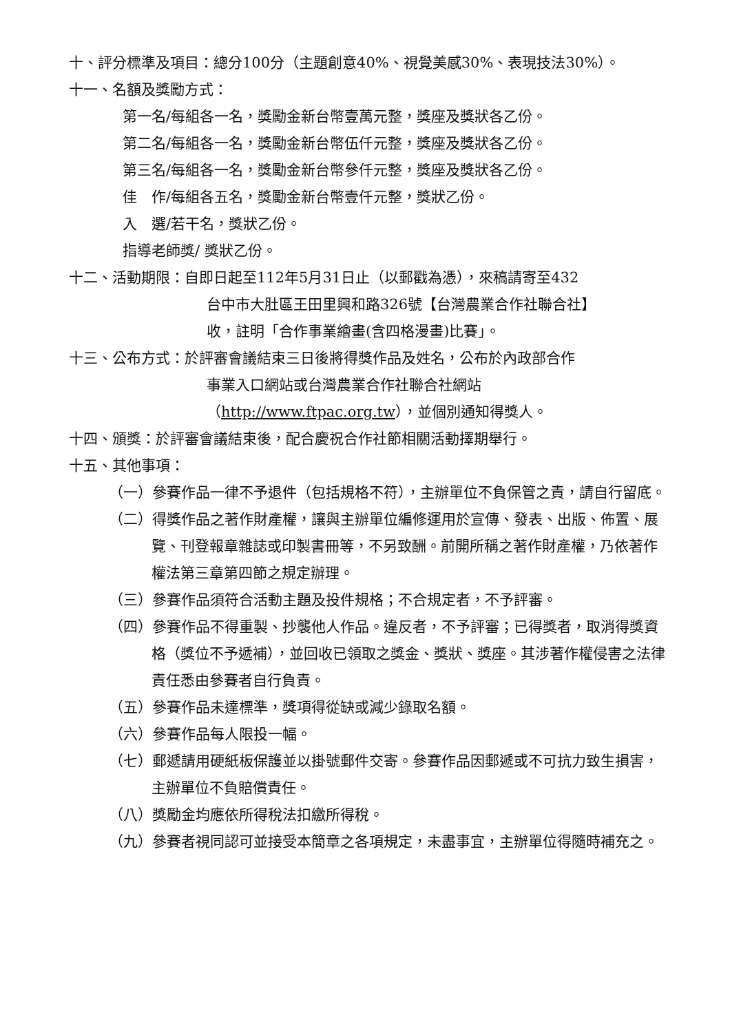十、評分標準及項目：總分100分（主題創意40%、視覺美感30%、表現技法30%）。
十一、名額及獎勵方式：
第一名/每組各一名，獎勵金新台幣壹萬元整，獎座及獎狀各乙份。
第二名/每組各一名，獎勵金新台幣伍仟元整，獎座及獎狀各乙份。
第三名/每組各一名，獎勵金新台幣參仟元整，獎座及獎狀各乙份。
佳　作/每組各五名，獎勵金新台幣壹仟元整，獎狀乙份。
入　選/若干名，獎狀乙份。
指導老師獎/ 獎狀乙份。
十二、活動期限：自即日起至112年5月31日止（以郵戳為憑），來稿請寄至432
台中市大肚區王田里興和路326號【台灣農業合作社聯合社】
收，註明「合作事業繪畫(含四格漫畫)比賽」。
十三、公布方式：於評審會議結束三日後將得獎作品及姓名，公布於內政部合作
事業入口網站或台灣農業合作社聯合社網站
（http://www.ftpac.org.tw），並個別通知得獎人。
十四、頒獎：於評審會議結束後，配合慶祝合作社節相關活動擇期舉行。
十五、其他事項：
（一）參賽作品一律不予退件（包括規格不符），主辦單位不負保管之責，請自行留底。
（二）得獎作品之著作財產權，讓與主辦單位編修運用於宣傳、發表、出版、佈置、展覽、刊登報章雜誌或印製書冊等，不另致酬。前開所稱之著作財產權，乃依著作權法第三章第四節之規定辦理。
（三）參賽作品須符合活動主題及投件規格；不合規定者，不予評審。
（四）參賽作品不得重製、抄襲他人作品。違反者，不予評審；已得獎者，取消得獎資格（獎位不予遞補），並回收已領取之獎金、獎狀、獎座。其涉著作權侵害之法律責任悉由參賽者自行負責。
（五）參賽作品未達標準，獎項得從缺或減少錄取名額。
（六）參賽作品每人限投一幅。
（七）郵遞請用硬紙板保護並以掛號郵件交寄。參賽作品因郵遞或不可抗力致生損害，主辦單位不負賠償責任。
（八）獎勵金均應依所得稅法扣繳所得稅。
（九）參賽者視同認可並接受本簡章之各項規定，未盡事宜，主辦單位得隨時補充之。